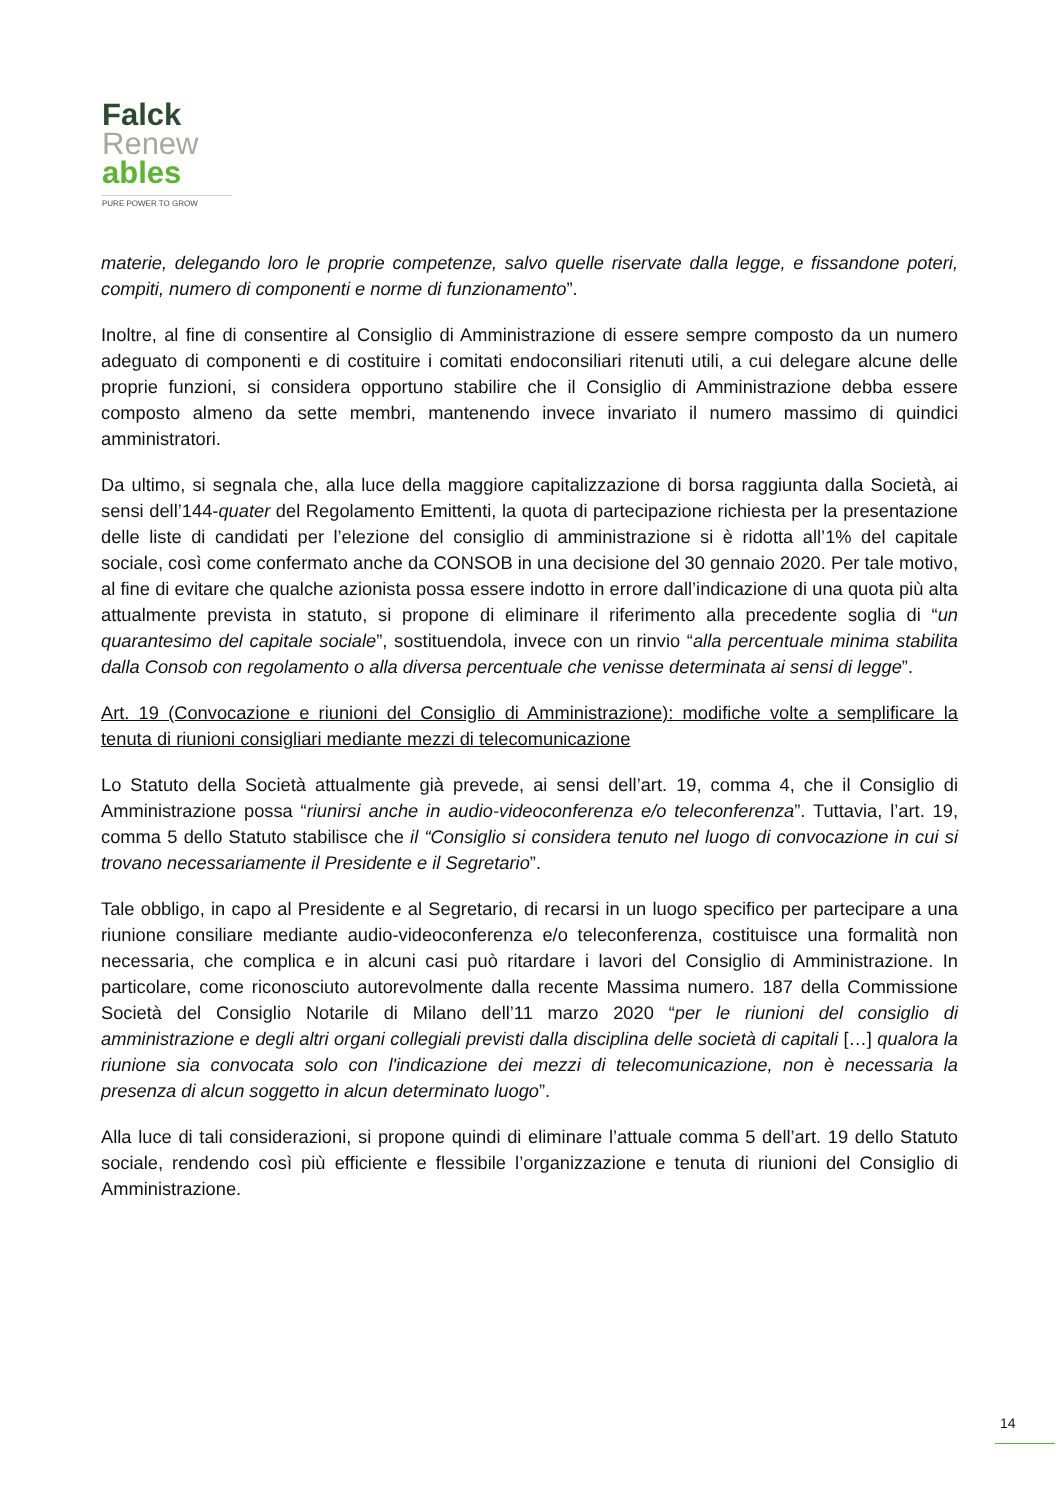Falck
Renew
ables
PURE POWER TO GROW
materie, delegando loro le proprie competenze, salvo quelle riservate dalla legge, e fissandone poteri, compiti, numero di componenti e norme di funzionamento”.
Inoltre, al fine di consentire al Consiglio di Amministrazione di essere sempre composto da un numero adeguato di componenti e di costituire i comitati endoconsiliari ritenuti utili, a cui delegare alcune delle proprie funzioni, si considera opportuno stabilire che il Consiglio di Amministrazione debba essere composto almeno da sette membri, mantenendo invece invariato il numero massimo di quindici amministratori.
Da ultimo, si segnala che, alla luce della maggiore capitalizzazione di borsa raggiunta dalla Società, ai sensi dell’144-quater del Regolamento Emittenti, la quota di partecipazione richiesta per la presentazione delle liste di candidati per l’elezione del consiglio di amministrazione si è ridotta all’1% del capitale sociale, così come confermato anche da CONSOB in una decisione del 30 gennaio 2020. Per tale motivo, al fine di evitare che qualche azionista possa essere indotto in errore dall’indicazione di una quota più alta attualmente prevista in statuto, si propone di eliminare il riferimento alla precedente soglia di “un quarantesimo del capitale sociale”, sostituendola, invece con un rinvio “alla percentuale minima stabilita dalla Consob con regolamento o alla diversa percentuale che venisse determinata ai sensi di legge”.
Art. 19 (Convocazione e riunioni del Consiglio di Amministrazione): modifiche volte a semplificare la tenuta di riunioni consigliari mediante mezzi di telecomunicazione
Lo Statuto della Società attualmente già prevede, ai sensi dell’art. 19, comma 4, che il Consiglio di Amministrazione possa “riunirsi anche in audio-videoconferenza e/o teleconferenza”. Tuttavia, l’art. 19, comma 5 dello Statuto stabilisce che il “Consiglio si considera tenuto nel luogo di convocazione in cui si trovano necessariamente il Presidente e il Segretario”.
Tale obbligo, in capo al Presidente e al Segretario, di recarsi in un luogo specifico per partecipare a una riunione consiliare mediante audio-videoconferenza e/o teleconferenza, costituisce una formalità non necessaria, che complica e in alcuni casi può ritardare i lavori del Consiglio di Amministrazione. In particolare, come riconosciuto autorevolmente dalla recente Massima numero. 187 della Commissione Società del Consiglio Notarile di Milano dell’11 marzo 2020 “per le riunioni del consiglio di amministrazione e degli altri organi collegiali previsti dalla disciplina delle società di capitali […] qualora la riunione sia convocata solo con l'indicazione dei mezzi di telecomunicazione, non è necessaria la presenza di alcun soggetto in alcun determinato luogo”.
Alla luce di tali considerazioni, si propone quindi di eliminare l’attuale comma 5 dell’art. 19 dello Statuto sociale, rendendo così più efficiente e flessibile l’organizzazione e tenuta di riunioni del Consiglio di Amministrazione.
14